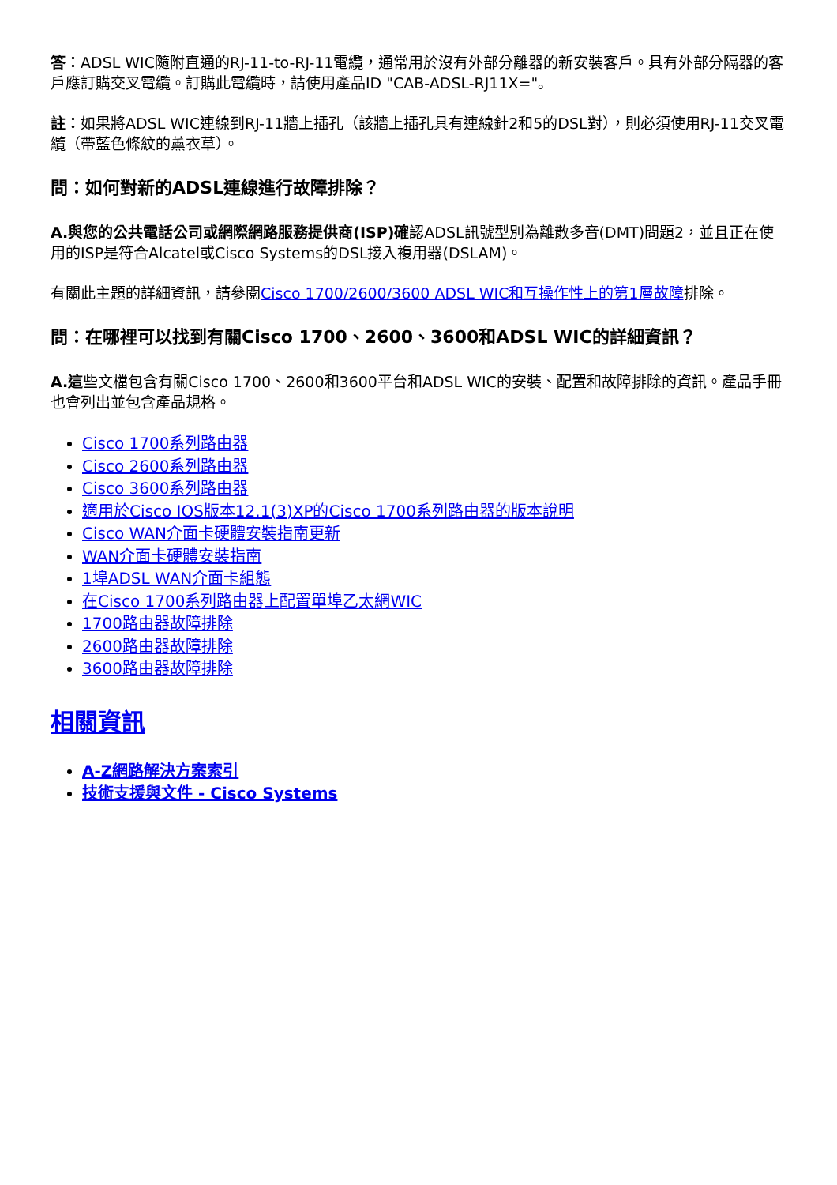答：ADSL WIC隨附直通的RJ-11-to-RJ-11電纜，通常用於沒有外部分離器的新安裝客戶。具有外部分隔器的客戶應訂購交叉電纜。訂購此電纜時，請使用產品ID "CAB-ADSL-RJ11X="。
註：如果將ADSL WIC連線到RJ-11牆上插孔（該牆上插孔具有連線針2和5的DSL對），則必須使用RJ-11交叉電纜（帶藍色條紋的薰衣草）。
問：如何對新的ADSL連線進行故障排除？
A.與您的公共電話公司或網際網路服務提供商(ISP)確認ADSL訊號型別為離散多音(DMT)問題2，並且正在使用的ISP是符合Alcatel或Cisco Systems的DSL接入複用器(DSLAM)。
有關此主題的詳細資訊，請參閱Cisco 1700/2600/3600 ADSL WIC和互操作性上的第1層故障排除。
問：在哪裡可以找到有關Cisco 1700、2600、3600和ADSL WIC的詳細資訊？
A.這些文檔包含有關Cisco 1700、2600和3600平台和ADSL WIC的安裝、配置和故障排除的資訊。產品手冊也會列出並包含產品規格。
Cisco 1700系列路由器
Cisco 2600系列路由器
Cisco 3600系列路由器
適用於Cisco IOS版本12.1(3)XP的Cisco 1700系列路由器的版本說明
Cisco WAN介面卡硬體安裝指南更新
WAN介面卡硬體安裝指南
1埠ADSL WAN介面卡組態
在Cisco 1700系列路由器上配置單埠乙太網WIC
1700路由器故障排除
2600路由器故障排除
3600路由器故障排除
相關資訊
A-Z網路解決方案索引
技術支援與文件 - Cisco Systems